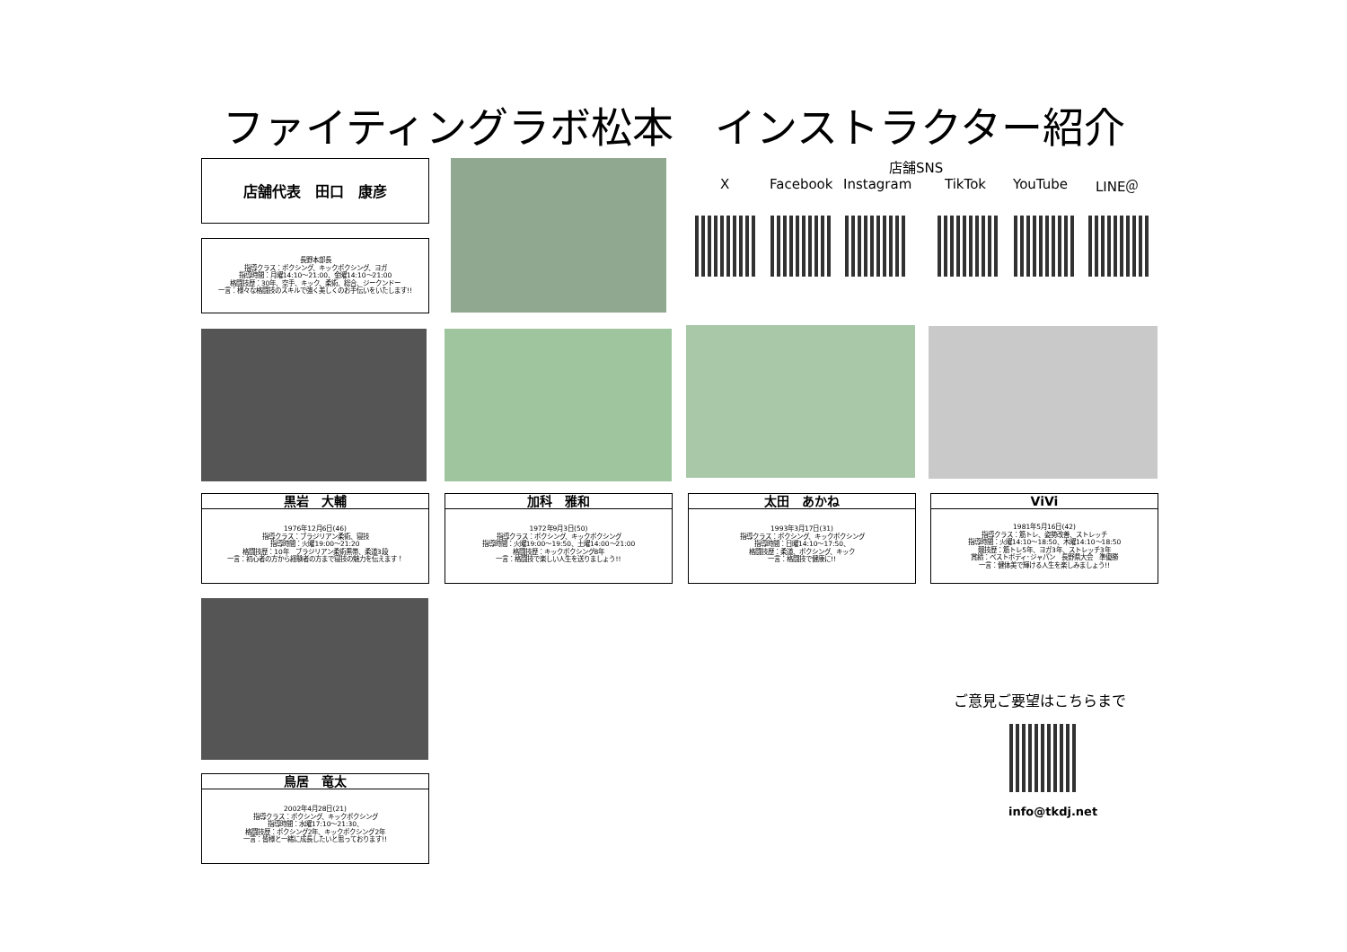ファイティングラボ松本　インストラクター紹介
店舗代表　田口　康彦
長野本部長
指導クラス：ボクシング、キックボクシング、ヨガ
指導時間：月曜14:10～21:00、金曜14:10～21:00
格闘技歴：30年、空手、キック、柔術、総合、ジークンドー
一言：様々な格闘技のスキルで強く美しくのお手伝いをいたします!!
店舗SNS
X Facebook Instagram TikTok YouTube LINE＠
黒岩　大輔
1976年12月6日(46)
指導クラス：ブラジリアン柔術、寝技
指導時間：火曜19:00～21:20
格闘技歴：10年　ブラジリアン柔術黒帯、柔道3段
一言：初心者の方から経験者の方まで寝技の魅力を伝えます！
加科　雅和
1972年9月3日(50)
指導クラス：ボクシング、キックボクシング
指導時間：火曜19:00～19:50、土曜14:00～21:00
格闘技歴：キックボクシング8年
一言：格闘技で楽しい人生を送りましょう!!
太田　あかね
1993年3月17日(31)
指導クラス：ボクシング、キックボクシング
指導時間：日曜14:10～17:50、
格闘技歴：柔道、ボクシング、キック
一言：格闘技で健康に!!
ViVi
1981年5月16日(42)
指導クラス：筋トレ、姿勢改善、ストレッチ
指導時間：火曜14:10～18:50、木曜14:10～18:50
競技歴：筋トレ5年、ヨガ3年、ストレッチ3年
賞績：ベストボディ･ジャパン　長野県大会　準優勝
一言：健体美で輝ける人生を楽しみましょう!!
鳥居　竜太
2002年4月28日(21)
指導クラス：ボクシング、キックボクシング
指導時間：水曜17:10～21:30、
格闘技歴：ボクシング2年、キックボクシング2年
一言：皆様と一緒に成長したいと思っております!!
ご意見ご要望はこちらまで
info@tkdj.net